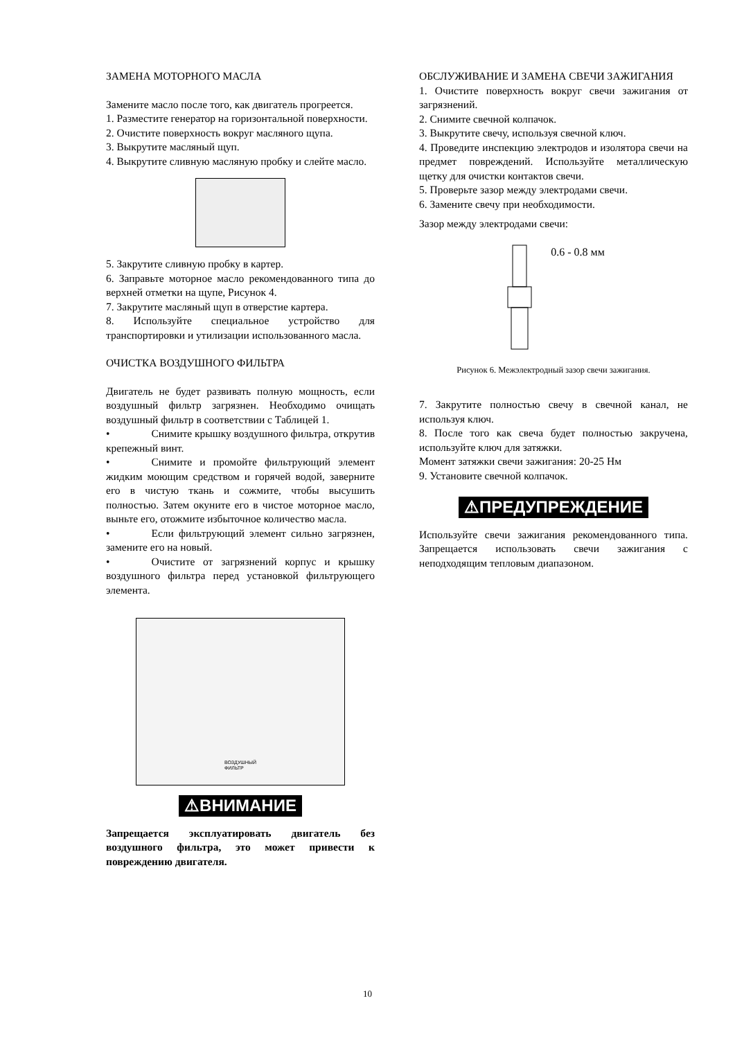ЗАМЕНА МОТОРНОГО МАСЛА
Замените масло после того, как двигатель прогреется.
1. Разместите генератор на горизонтальной поверхности.
2. Очистите поверхность вокруг масляного щупа.
3. Выкрутите масляный щуп.
4. Выкрутите сливную масляную пробку и слейте масло.
5. Закрутите сливную пробку в картер.
6. Заправьте моторное масло рекомендованного типа до верхней отметки на щупе, Рисунок 4.
7. Закрутите масляный щуп в отверстие картера.
8. Используйте специальное устройство для транспортировки и утилизации использованного масла.
ОЧИСТКА ВОЗДУШНОГО ФИЛЬТРА
Двигатель не будет развивать полную мощность, если воздушный фильтр загрязнен. Необходимо очищать воздушный фильтр в соответствии с Таблицей 1.
• Снимите крышку воздушного фильтра, открутив крепежный винт.
• Снимите и промойте фильтрующий элемент жидким моющим средством и горячей водой, заверните его в чистую ткань и сожмите, чтобы высушить полностью. Затем окуните его в чистое моторное масло, выньте его, отожмите избыточное количество масла.
• Если фильтрующий элемент сильно загрязнен, замените его на новый.
• Очистите от загрязнений корпус и крышку воздушного фильтра перед установкой фильтрующего элемента.
ВОЗДУШНЫЙ
ФИЛЬТР
⚠ВНИМАНИЕ
Запрещается эксплуатировать двигатель без воздушного фильтра, это может привести к повреждению двигателя.
ОБСЛУЖИВАНИЕ И ЗАМЕНА СВЕЧИ ЗАЖИГАНИЯ
1. Очистите поверхность вокруг свечи зажигания от загрязнений.
2. Снимите свечной колпачок.
3. Выкрутите свечу, используя свечной ключ.
4. Проведите инспекцию электродов и изолятора свечи на предмет повреждений. Используйте металлическую щетку для очистки контактов свечи.
5. Проверьте зазор между электродами свечи.
6. Замените свечу при необходимости.
Зазор между электродами свечи:
0.6 - 0.8 мм
Рисунок 6. Межэлектродный зазор свечи зажигания.
7. Закрутите полностью свечу в свечной канал, не используя ключ.
8. После того как свеча будет полностью закручена, используйте ключ для затяжки.
Момент затяжки свечи зажигания: 20-25 Нм
9. Установите свечной колпачок.
⚠ПРЕДУПРЕЖДЕНИЕ
Используйте свечи зажигания рекомендованного типа. Запрещается использовать свечи зажигания с неподходящим тепловым диапазоном.
10